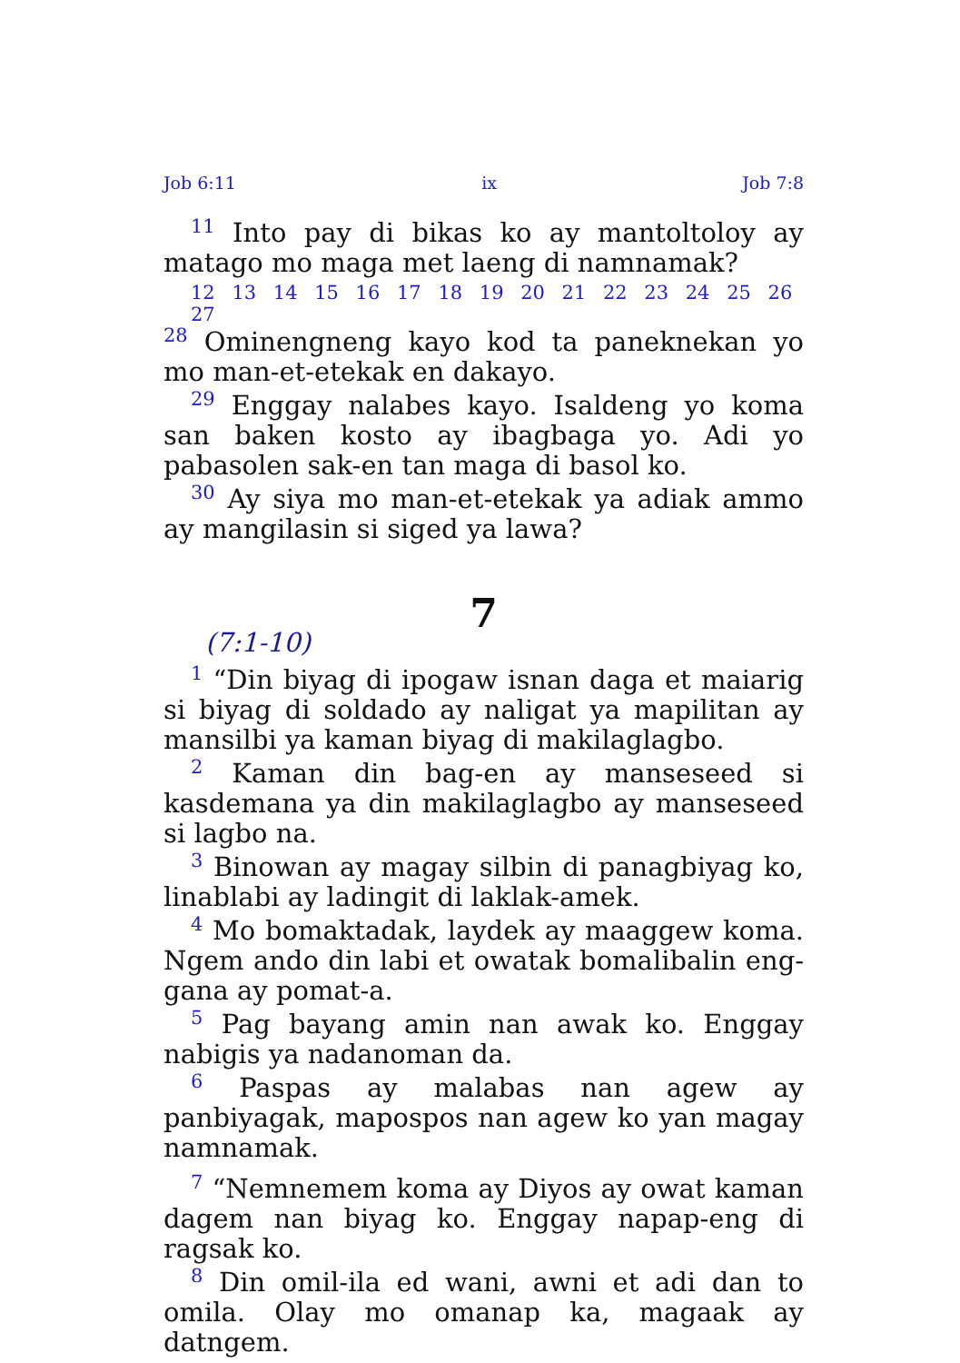Job 6:11 ix Job 7:8
<sup>11</sup> Into pay di bikas ko ay mantoltoloy ay matago mo maga met laeng di namnamak?
12 13 14 15 16 17 18 19 20 21 22 23 24 25 26 27
<sup>28</sup> Ominengneng kayo kod ta paneknekan yo mo man-et-etekak en dakayo.
<sup>29</sup> Enggay nalabes kayo. Isaldeng yo koma san baken kosto ay ibagbaga yo. Adi yo pabasolen sak-en tan maga di basol ko.
<sup>30</sup> Ay siya mo man-et-etekak ya adiak ammo ay mangilasin si siged ya lawa?
7
(7:1-10)
<sup>1</sup> “Din biyag di ipogaw isnan daga et maiarig si biyag di soldado ay naligat ya mapilitan ay mansilbi ya kaman biyag di makilaglagbo.
<sup>2</sup> Kaman din bag-en ay manseseed si kasdemana ya din makilaglagbo ay manseseed si lagbo na.
<sup>3</sup> Binowan ay magay silbin di panagbiyag ko, linablabi ay ladingit di laklak-amek.
<sup>4</sup> Mo bomaktadak, laydek ay maaggew koma. Ngem ando din labi et owatak bomalibalin eng-gana ay pomat-a.
<sup>5</sup> Pag bayang amin nan awak ko. Enggay nabigis ya nadanoman da.
<sup>6</sup> Paspas ay malabas nan agew ay panbiyagak, mapospos nan agew ko yan magay namnamak.
<sup>7</sup> “Nemnemem koma ay Diyos ay owat kaman dagem nan biyag ko. Enggay napap-eng di ragsak ko.
<sup>8</sup> Din omil-ila ed wani, awni et adi dan to omila. Olay mo omanap ka, magaak ay datngem.